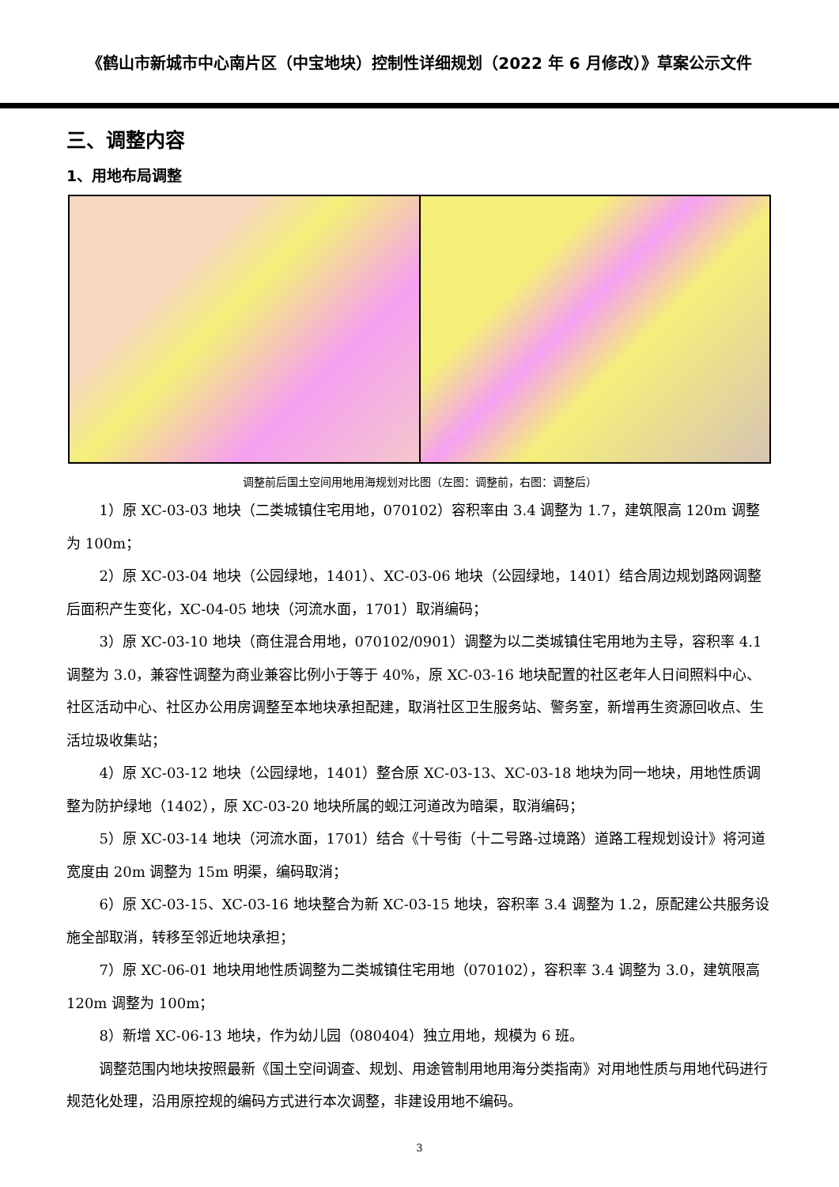《鹤山市新城市中心南片区（中宝地块）控制性详细规划（2022 年 6 月修改）》草案公示文件
三、调整内容
1、用地布局调整
调整前后国土空间用地用海规划对比图（左图：调整前，右图：调整后）
1）原 XC-03-03 地块（二类城镇住宅用地，070102）容积率由 3.4 调整为 1.7，建筑限高 120m 调整为 100m；
2）原 XC-03-04 地块（公园绿地，1401）、XC-03-06 地块（公园绿地，1401）结合周边规划路网调整后面积产生变化，XC-04-05 地块（河流水面，1701）取消编码；
3）原 XC-03-10 地块（商住混合用地，070102/0901）调整为以二类城镇住宅用地为主导，容积率 4.1 调整为 3.0，兼容性调整为商业兼容比例小于等于 40%，原 XC-03-16 地块配置的社区老年人日间照料中心、社区活动中心、社区办公用房调整至本地块承担配建，取消社区卫生服务站、警务室，新增再生资源回收点、生活垃圾收集站；
4）原 XC-03-12 地块（公园绿地，1401）整合原 XC-03-13、XC-03-18 地块为同一地块，用地性质调整为防护绿地（1402），原 XC-03-20 地块所属的蚬江河道改为暗渠，取消编码；
5）原 XC-03-14 地块（河流水面，1701）结合《十号街（十二号路-过境路）道路工程规划设计》将河道宽度由 20m 调整为 15m 明渠，编码取消；
6）原 XC-03-15、XC-03-16 地块整合为新 XC-03-15 地块，容积率 3.4 调整为 1.2，原配建公共服务设施全部取消，转移至邻近地块承担；
7）原 XC-06-01 地块用地性质调整为二类城镇住宅用地（070102），容积率 3.4 调整为 3.0，建筑限高 120m 调整为 100m；
8）新增 XC-06-13 地块，作为幼儿园（080404）独立用地，规模为 6 班。
调整范围内地块按照最新《国土空间调查、规划、用途管制用地用海分类指南》对用地性质与用地代码进行规范化处理，沿用原控规的编码方式进行本次调整，非建设用地不编码。
3